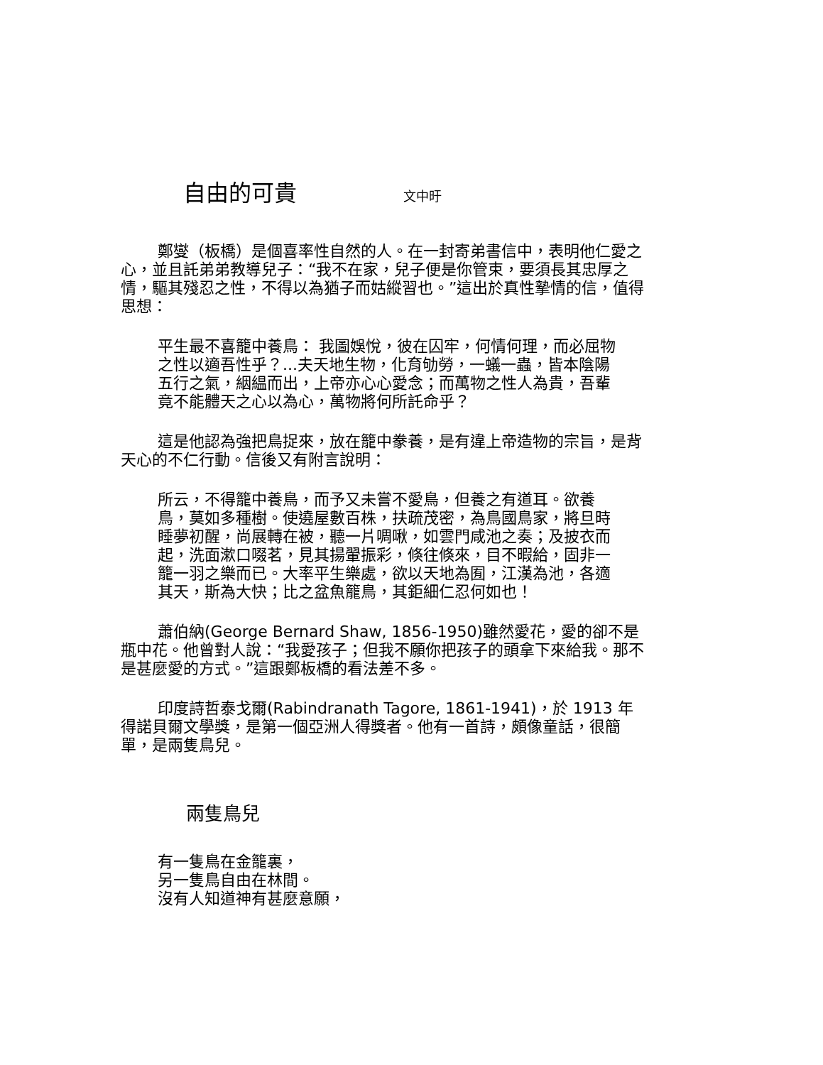自由的可貴 文中旴
鄭燮（板橋）是個喜率性自然的人。在一封寄弟書信中，表明他仁愛之心，並且託弟弟教導兒子：“我不在家，兒子便是你管束，要須長其忠厚之情，驅其殘忍之性，不得以為猶子而姑縱習也。”這出於真性摯情的信，值得思想：
平生最不喜籠中養鳥： 我圖娛悅，彼在囚牢，何情何理，而必屈物之性以適吾性乎？...夫天地生物，化育劬勞，一蟻一蟲，皆本陰陽五行之氣，絪緼而出，上帝亦心心愛念；而萬物之性人為貴，吾輩竟不能體天之心以為心，萬物將何所託命乎？
這是他認為強把鳥捉來，放在籠中豢養，是有違上帝造物的宗旨，是背天心的不仁行動。信後又有附言說明：
所云，不得籠中養鳥，而予又未嘗不愛鳥，但養之有道耳。欲養鳥，莫如多種樹。使遶屋數百株，扶疏茂密，為鳥國鳥家，將旦時睡夢初醒，尚展轉在被，聽一片啁啾，如雲門咸池之奏；及披衣而起，洗面漱口啜茗，見其揚翬振彩，倏往倏來，目不暇給，固非一籠一羽之樂而已。大率平生樂處，欲以天地為囿，江漢為池，各適其天，斯為大快；比之盆魚籠鳥，其鉅細仁忍何如也！
蕭伯納(George Bernard Shaw, 1856-1950)雖然愛花，愛的卻不是瓶中花。他曾對人說：“我愛孩子；但我不願你把孩子的頭拿下來給我。那不是甚麼愛的方式。”這跟鄭板橋的看法差不多。
印度詩哲泰戈爾(Rabindranath Tagore, 1861-1941)，於 1913 年得諾貝爾文學獎，是第一個亞洲人得獎者。他有一首詩，頗像童話，很簡單，是兩隻鳥兒。
兩隻鳥兒
有一隻鳥在金籠裏，
另一隻鳥自由在林間。
沒有人知道神有甚麼意願，